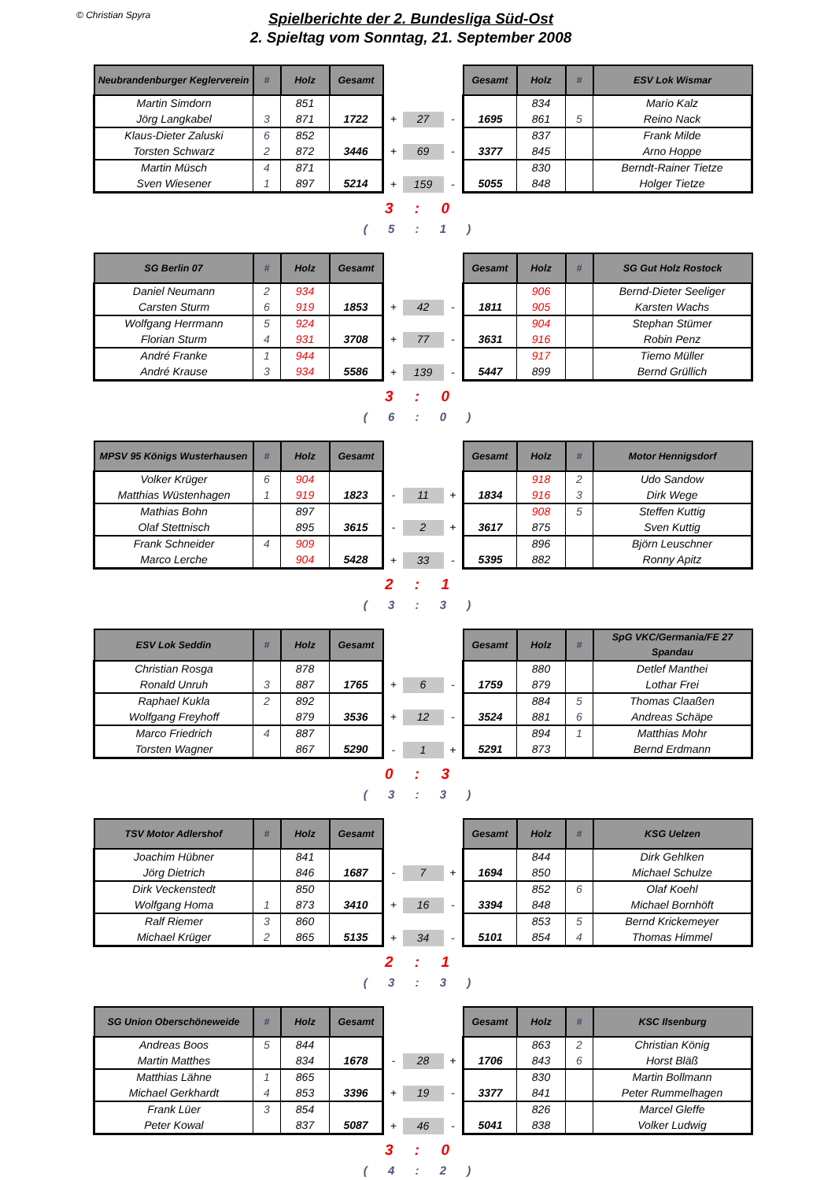© Christian Spyra
Spielberichte der 2. Bundesliga Süd-Ost
2. Spieltag vom Sonntag, 21. September 2008
| Neubrandenburger Keglerverein | # | Holz | Gesamt | | | | Gesamt | Holz | # | ESV Lok Wismar |
| Martin Simdorn | | 851 | | | | | | 834 | | Mario Kalz |
| Jörg Langkabel | 3 | 871 | 1722 | + | 27 | - | 1695 | 861 | 5 | Reino Nack |
| Klaus-Dieter Zaluski | 6 | 852 | | | | | | 837 | | Frank Milde |
| Torsten Schwarz | 2 | 872 | 3446 | + | 69 | - | 3377 | 845 | | Arno Hoppe |
| Martin Müsch | 4 | 871 | | | | | | 830 | | Berndt-Rainer Tietze |
| Sven Wiesener | 1 | 897 | 5214 | + | 159 | - | 5055 | 848 | | Holger Tietze |
3 : 0
( 5 : 1 )
| SG Berlin 07 | # | Holz | Gesamt | | | | Gesamt | Holz | # | SG Gut Holz Rostock |
| Daniel Neumann | 2 | 934 | | | | | | 906 | | Bernd-Dieter Seeliger |
| Carsten Sturm | 6 | 919 | 1853 | + | 42 | - | 1811 | 905 | | Karsten Wachs |
| Wolfgang Herrmann | 5 | 924 | | | | | | 904 | | Stephan Stümer |
| Florian Sturm | 4 | 931 | 3708 | + | 77 | - | 3631 | 916 | | Robin Penz |
| André Franke | 1 | 944 | | | | | | 917 | | Tiemo Müller |
| André Krause | 3 | 934 | 5586 | + | 139 | - | 5447 | 899 | | Bernd Grüllich |
3 : 0
( 6 : 0 )
| MPSV 95 Königs Wusterhausen | # | Holz | Gesamt | | | | Gesamt | Holz | # | Motor Hennigsdorf |
| Volker Krüger | 6 | 904 | | | | | | 918 | 2 | Udo Sandow |
| Matthias Wüstenhagen | 1 | 919 | 1823 | - | 11 | + | 1834 | 916 | 3 | Dirk Wege |
| Mathias Bohn | | 897 | | | | | | 908 | 5 | Steffen Kuttig |
| Olaf Stettnisch | | 895 | 3615 | - | 2 | + | 3617 | 875 | | Sven Kuttig |
| Frank Schneider | 4 | 909 | | | | | | 896 | | Björn Leuschner |
| Marco Lerche | | 904 | 5428 | + | 33 | - | 5395 | 882 | | Ronny Apitz |
2 : 1
( 3 : 3 )
| ESV Lok Seddin | # | Holz | Gesamt | | | | Gesamt | Holz | # | SpG VKC/Germania/FE 27 Spandau |
| Christian Rosga | | 878 | | | | | | 880 | | Detlef Manthei |
| Ronald Unruh | 3 | 887 | 1765 | + | 6 | - | 1759 | 879 | | Lothar Frei |
| Raphael Kukla | 2 | 892 | | | | | | 884 | 5 | Thomas Claaßen |
| Wolfgang Freyhoff | | 879 | 3536 | + | 12 | - | 3524 | 881 | 6 | Andreas Schäpe |
| Marco Friedrich | 4 | 887 | | | | | | 894 | 1 | Matthias Mohr |
| Torsten Wagner | | 867 | 5290 | - | 1 | + | 5291 | 873 | | Bernd Erdmann |
0 : 3
( 3 : 3 )
| TSV Motor Adlershof | # | Holz | Gesamt | | | | Gesamt | Holz | # | KSG Uelzen |
| Joachim Hübner | | 841 | | | | | | 844 | | Dirk Gehlken |
| Jörg Dietrich | | 846 | 1687 | - | 7 | + | 1694 | 850 | | Michael Schulze |
| Dirk Veckenstedt | | 850 | | | | | | 852 | 6 | Olaf Koehl |
| Wolfgang Homa | 1 | 873 | 3410 | + | 16 | - | 3394 | 848 | | Michael Bornhöft |
| Ralf Riemer | 3 | 860 | | | | | | 853 | 5 | Bernd Krickemeyer |
| Michael Krüger | 2 | 865 | 5135 | + | 34 | - | 5101 | 854 | 4 | Thomas Himmel |
2 : 1
( 3 : 3 )
| SG Union Oberschöneweide | # | Holz | Gesamt | | | | Gesamt | Holz | # | KSC Ilsenburg |
| Andreas Boos | 5 | 844 | | | | | | 863 | 2 | Christian König |
| Martin Matthes | | 834 | 1678 | - | 28 | + | 1706 | 843 | 6 | Horst Bläß |
| Matthias Lähne | 1 | 865 | | | | | | 830 | | Martin Bollmann |
| Michael Gerkhardt | 4 | 853 | 3396 | + | 19 | - | 3377 | 841 | | Peter Rummelhagen |
| Frank Lüer | 3 | 854 | | | | | | 826 | | Marcel Gleffe |
| Peter Kowal | | 837 | 5087 | + | 46 | - | 5041 | 838 | | Volker Ludwig |
3 : 0
( 4 : 2 )